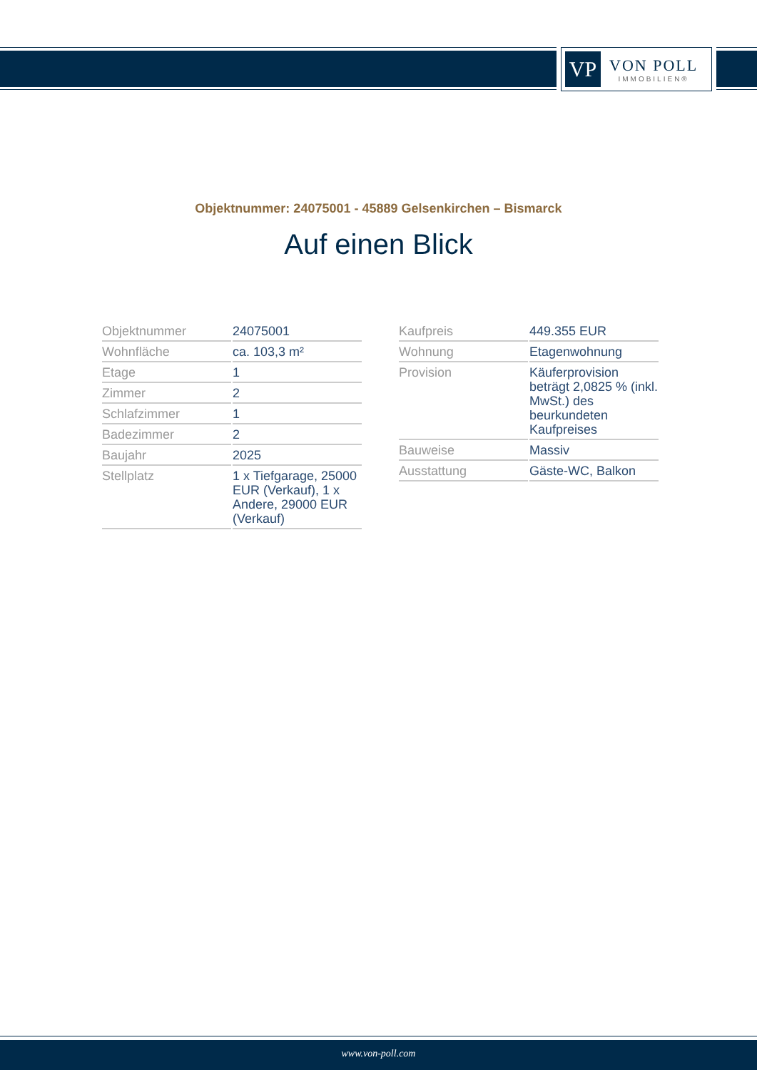VP
VON POLL
IMMOBILIEN®
Objektnummer: 24075001 - 45889 Gelsenkirchen – Bismarck
Auf einen Blick
| Objektnummer | 24075001 |
| Wohnfläche | ca. 103,3 m² |
| Etage | 1 |
| Zimmer | 2 |
| Schlafzimmer | 1 |
| Badezimmer | 2 |
| Baujahr | 2025 |
| Stellplatz | 1 x Tiefgarage, 25000 EUR (Verkauf), 1 x Andere, 29000 EUR (Verkauf) |
| Kaufpreis | 449.355 EUR |
| Wohnung | Etagenwohnung |
| Provision | Käuferprovision beträgt 2,0825 % (inkl. MwSt.) des beurkundeten Kaufpreises |
| Bauweise | Massiv |
| Ausstattung | Gäste-WC, Balkon |
www.von-poll.com